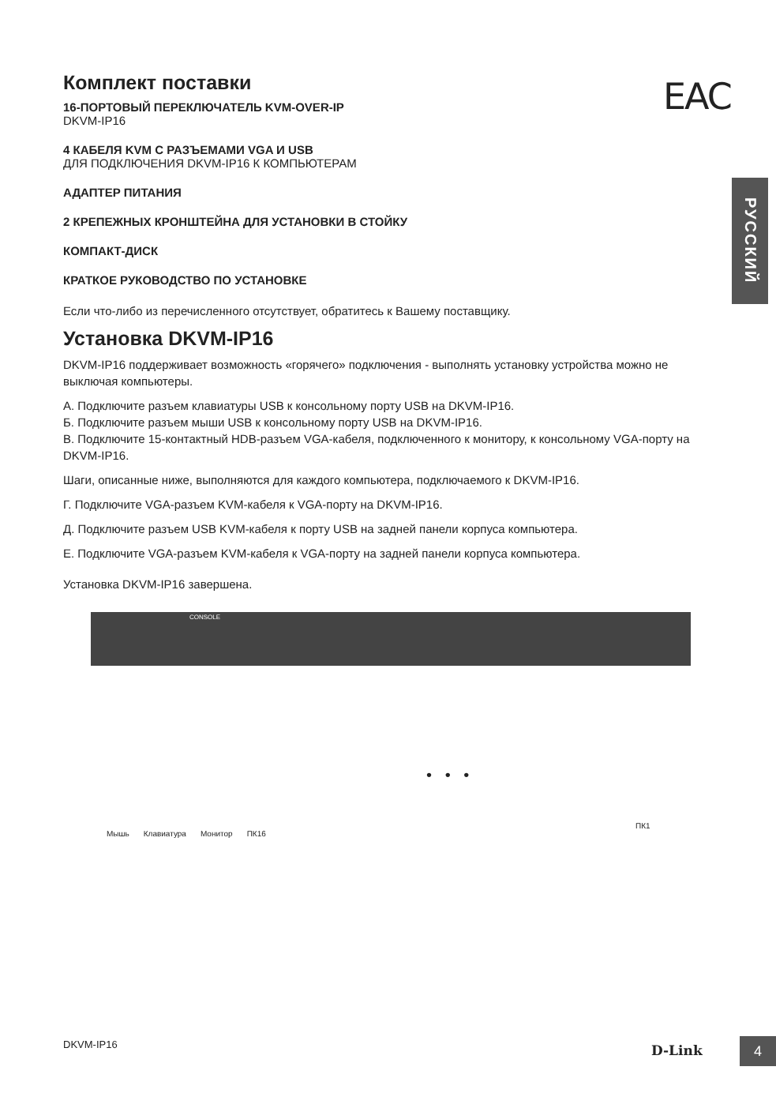EAC
РУССКИЙ
Комплект поставки
16-ПОРТОВЫЙ ПЕРЕКЛЮЧАТЕЛЬ KVM-OVER-IP
DKVM-IP16
4 КАБЕЛЯ KVM С РАЗЪЕМАМИ VGA И USB
ДЛЯ ПОДКЛЮЧЕНИЯ DKVM-IP16 К КОМПЬЮТЕРАМ
АДАПТЕР ПИТАНИЯ
2 КРЕПЕЖНЫХ КРОНШТЕЙНА ДЛЯ УСТАНОВКИ В СТОЙКУ
КОМПАКТ-ДИСК
КРАТКОЕ РУКОВОДСТВО ПО УСТАНОВКЕ
Если что-либо из перечисленного отсутствует, обратитесь к Вашему поставщику.
Установка DKVM-IP16
DKVM-IP16 поддерживает возможность «горячего» подключения - выполнять установку устройства можно не выключая компьютеры.
A. Подключите разъем клавиатуры USB к консольному порту USB на DKVM-IP16.
Б. Подключите разъем мыши USB к консольному порту USB на DKVM-IP16.
В. Подключите 15-контактный HDB-разъем VGA-кабеля, подключенного к монитору, к консольному VGA-порту на DKVM-IP16.
Шаги, описанные ниже, выполняются для каждого компьютера, подключаемого к DKVM-IP16.
Г. Подключите VGA-разъем KVM-кабеля к VGA-порту на DKVM-IP16.
Д. Подключите разъем USB KVM-кабеля к порту USB на задней панели корпуса компьютера.
Е. Подключите VGA-разъем KVM-кабеля к VGA-порту на задней панели корпуса компьютера.
Установка DKVM-IP16 завершена.
CONSOLE
• • •
Мышь Клавиатура Монитор ПК16
ПК1
DKVM-IP16 D-Link 4